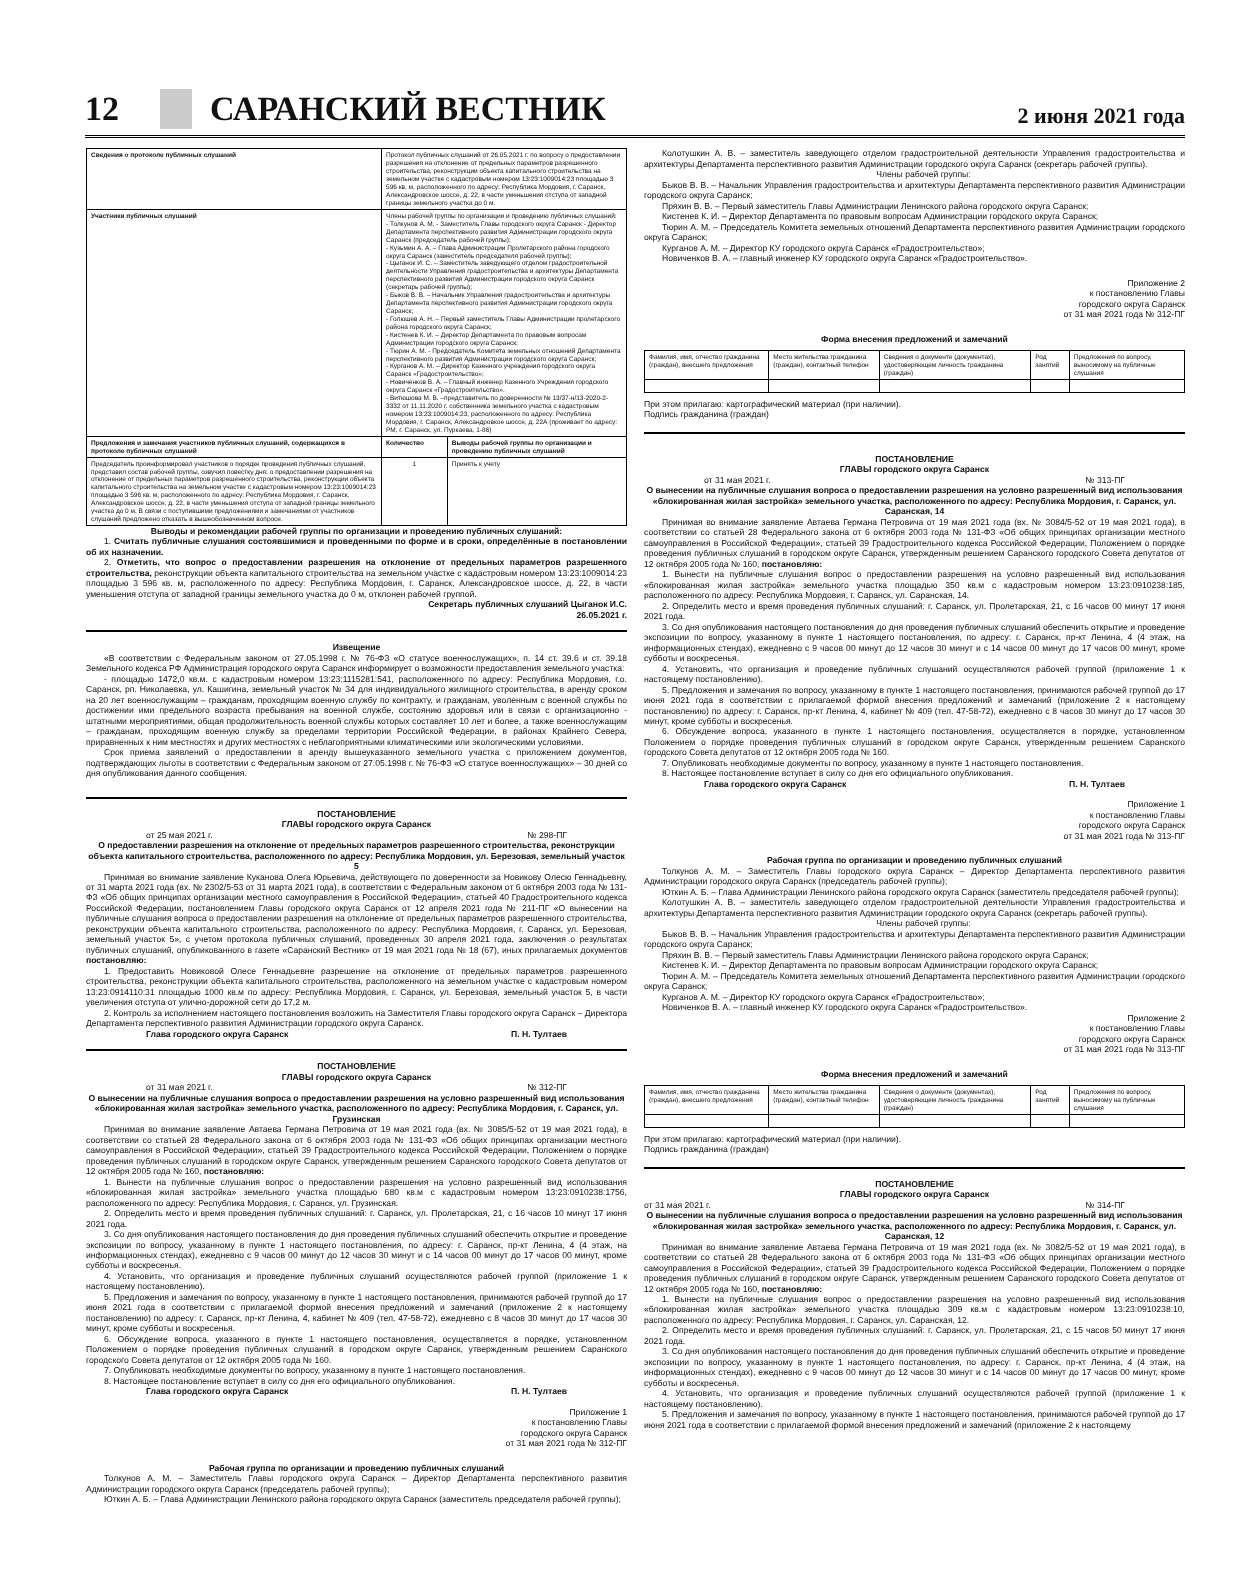12
САРАНСКИЙ ВЕСТНИК
2 июня 2021 года
| Сведения о протоколе публичных слушаний | Протокол публичных слушаний от 26.05.2021 г. по вопросу о предоставлении разрешения на отклонение от предельных параметров разрешенного строительства, реконструкции объекта капитального строительства на земельном участке с кадастровым номером 13:23:1009014:23 площадью 3 596 кв. м, расположенного по адресу: Республика Мордовия, г. Саранск, Александровское шоссе, д. 22, в части уменьшения отступа от западной границы земельного участка до 0 м. | |
| Участники публичных слушаний | Члены рабочей группы по организации и проведению публичных слушаний: - Толкунов А. М. - Заместитель Главы городского округа Саранск - Директор Департамента перспективного развития Администрации городского округа Саранск (председатель рабочей группы); - Кузьмин А. А. – Глава Администрации Пролетарского района городского округа Саранск (заместитель председателя рабочей группы); - Цыганок И. С. – Заместитель заведующего отделом градостроительной деятельности Управления градостроительства и архитектуры Департамента перспективного развития Администрации городского округа Саранск (секретарь рабочей группы); - Быков В. В. – Начальник Управления градостроительства и архитектуры Департамента перспективного развития Администрации городского округа Саранск; - Голюшев А. Н. – Первый заместитель Главы Администрации пролетарского района городского округа Саранск; - Кистенев К. И. – Директор Департамента по правовым вопросам Администрации городского округа Саранск; - Тюрин А. М. - Председатель Комитета земельных отношений Департамента перспективного развития Администрации городского округа Саранск; - Курганов А. М. – Директор Казенного учреждения городского округа Саранск «Градостроительство»; - Новиченков В. А. – Главный инженер Казенного Учреждения городского округа Саранск «Градостроительство». - Витюшова М. В. –представитель по доверенности № 13/37-н/13-2020-2-3332 от 11.11.2020 г. собственника земельного участка с кадастровым номером 13:23:1009014:23, расположенного по адресу: Республика Мордовия, г. Саранск, Александровкое шоссе, д. 22А (проживает по адресу: РМ, г. Саранск, ул. Пуркаева, 1-86) | |
| Предложения и замечания участников публичных слушаний, содержащихся в протоколе публичных слушаний | Количество | Выводы рабочей группы по организации и проведению публичных слушаний |
| Председатель проинформировал участников о порядке проведения публичных слушаний, представил состав рабочей группы, озвучил повестку дня: о предоставлении разрешения на отклонение от предельных параметров разрешенного строительства, реконструкции объекта капитального строительства на земельном участке с кадастровым номером 13:23:1009014:23 площадью 3 596 кв. м, расположенного по адресу: Республика Мордовия, г. Саранск, Александровское шоссе, д. 22, в части уменьшения отступа от западной границы земельного участка до 0 м. В связи с поступившими предложениями и замечаниями от участников слушаний предложено отказать в вышеобозначенном вопросе. | 1 | Принять к учету |
Выводы и рекомендации рабочей группы по организации и проведению публичных слушаний:
1. Считать публичные слушания состоявшимися и проведенными по форме и в сроки, определённые в постановлении об их назначении.
2. Отметить, что вопрос о предоставлении разрешения на отклонение от предельных параметров разрешенного строительства, реконструкции объекта капитального строительства на земельном участке с кадастровым номером 13:23:1009014:23 площадью 3 596 кв. м, расположенного по адресу: Республика Мордовия, г. Саранск, Александровское шоссе, д. 22, в части уменьшения отступа от западной границы земельного участка до 0 м, отклонен рабочей группой.
Секретарь публичных слушаний Цыганок И.С.
26.05.2021 г.
Извещение
«В соответствии с Федеральным законом от 27.05.1998 г. № 76-ФЗ «О статусе военнослужащих», п. 14 ст. 39.6 и ст. 39.18 Земельного кодекса РФ Администрация городского округа Саранск информирует о возможности предоставления земельного участка:
- площадью 1472,0 кв.м. с кадастровым номером 13:23:1115281:541, расположенного по адресу: Республика Мордовия, г.о. Саранск, рп. Николаевка, ул. Кашигина, земельный участок № 34 для индивидуального жилищного строительства, в аренду сроком на 20 лет военнослужащим – гражданам, проходящим военную службу по контракту, и гражданам, уволенным с военной службы по достижении ими предельного возраста пребывания на военной службе, состоянию здоровья или в связи с организационно - штатными мероприятиями, общая продолжительность военной службы которых составляет 10 лет и более, а также военнослужащим – гражданам, проходящим военную службу за пределами территории Российской Федерации, в районах Крайнего Севера, приравненных к ним местностях и других местностях с неблагоприятными климатическими или экологическими условиями.
Срок приема заявлений о предоставлении в аренду вышеуказанного земельного участка с приложением документов, подтверждающих льготы в соответствии с Федеральным законом от 27.05.1998 г. № 76-ФЗ «О статусе военнослужащих» – 30 дней со дня опубликования данного сообщения.
ПОСТАНОВЛЕНИЕ
ГЛАВЫ городского округа Саранск
от 25 мая 2021 г. № 298-ПГ
О предоставлении разрешения на отклонение от предельных параметров разрешенного строительства, реконструкции объекта капитального строительства, расположенного по адресу: Республика Мордовия, ул. Березовая, земельный участок 5
Принимая во внимание заявление Куканова Олега Юрьевича, действующего по доверенности за Новикову Олесю Геннадьевну, от 31 марта 2021 года (вх. № 2302/5-53 от 31 марта 2021 года), в соответствии с Федеральным законом от 6 октября 2003 года № 131-ФЗ «Об общих принципах организации местного самоуправления в Российской Федерации», статьей 40 Градостроительного кодекса Российской Федерации, постановлением Главы городского округа Саранск от 12 апреля 2021 года № 211-ПГ «О вынесении на публичные слушания вопроса о предоставлении разрешения на отклонение от предельных параметров разрешенного строительства, реконструкции объекта капитального строительства, расположенного по адресу: Республика Мордовия, г. Саранск, ул. Березовая, земельный участок 5», с учетом протокола публичных слушаний, проведенных 30 апреля 2021 года, заключения о результатах публичных слушаний, опубликованного в газете «Саранский Вестник» от 19 мая 2021 года № 18 (67), иных прилагаемых документов постановляю:
1. Предоставить Новиковой Олесе Геннадьевне разрешение на отклонение от предельных параметров разрешенного строительства, реконструкции объекта капитального строительства, расположенного на земельном участке с кадастровым номером 13:23:0914110:31 площадью 1000 кв.м по адресу: Республика Мордовия, г. Саранск, ул. Березовая, земельный участок 5, в части увеличения отступа от улично-дорожной сети до 17,2 м.
2. Контроль за исполнением настоящего постановления возложить на Заместителя Главы городского округа Саранск – Директора Департамента перспективного развития Администрации городского округа Саранск.
Глава городского округа Саранск П. Н. Тултаев
ПОСТАНОВЛЕНИЕ
ГЛАВЫ городского округа Саранск
от 31 мая 2021 г. № 312-ПГ
О вынесении на публичные слушания вопроса о предоставлении разрешения на условно разрешенный вид использования «блокированная жилая застройка» земельного участка, расположенного по адресу: Республика Мордовия, г. Саранск, ул. Грузинская
Принимая во внимание заявление Автаева Германа Петровича от 19 мая 2021 года (вх. № 3085/5-52 от 19 мая 2021 года), в соответствии со статьей 28 Федерального закона от 6 октября 2003 года № 131-ФЗ «Об общих принципах организации местного самоуправления в Российской Федерации», статьей 39 Градостроительного кодекса Российской Федерации, Положением о порядке проведения публичных слушаний в городском округе Саранск, утвержденным решением Саранского городского Совета депутатов от 12 октября 2005 года № 160, постановляю:
1. Вынести на публичные слушания вопрос о предоставлении разрешения на условно разрешенный вид использования «блокированная жилая застройка» земельного участка площадью 680 кв.м с кадастровым номером 13:23:0910238:1756, расположенного по адресу: Республика Мордовия, г. Саранск, ул. Грузинская.
2. Определить место и время проведения публичных слушаний: г. Саранск, ул. Пролетарская, 21, с 16 часов 10 минут 17 июня 2021 года.
3. Со дня опубликования настоящего постановления до дня проведения публичных слушаний обеспечить открытие и проведение экспозиции по вопросу, указанному в пункте 1 настоящего постановления, по адресу: г. Саранск, пр-кт Ленина, 4 (4 этаж, на информационных стендах), ежедневно с 9 часов 00 минут до 12 часов 30 минут и с 14 часов 00 минут до 17 часов 00 минут, кроме субботы и воскресенья.
4. Установить, что организация и проведение публичных слушаний осуществляются рабочей группой (приложение 1 к настоящему постановлению).
5. Предложения и замечания по вопросу, указанному в пункте 1 настоящего постановления, принимаются рабочей группой до 17 июня 2021 года в соответствии с прилагаемой формой внесения предложений и замечаний (приложение 2 к настоящему постановлению) по адресу: г. Саранск, пр-кт Ленина, 4, кабинет № 409 (тел. 47-58-72), ежедневно с 8 часов 30 минут до 17 часов 30 минут, кроме субботы и воскресенья.
6. Обсуждение вопроса, указанного в пункте 1 настоящего постановления, осуществляется в порядке, установленном Положением о порядке проведения публичных слушаний в городском округе Саранск, утвержденным решением Саранского городского Совета депутатов от 12 октября 2005 года № 160.
7. Опубликовать необходимые документы по вопросу, указанному в пункте 1 настоящего постановления.
8. Настоящее постановление вступает в силу со дня его официального опубликования.
Глава городского округа Саранск П. Н. Тултаев
Приложение 1
к постановлению Главы
городского округа Саранск
от 31 мая 2021 года № 312-ПГ
Рабочая группа по организации и проведению публичных слушаний
Толкунов А. М. – Заместитель Главы городского округа Саранск – Директор Департамента перспективного развития Администрации городского округа Саранск (председатель рабочей группы);
Юткин А. Б. – Глава Администрации Ленинского района городского округа Саранск (заместитель председателя рабочей группы);
Колотушкин А. В. – заместитель заведующего отделом градостроительной деятельности Управления градостроительства и архитектуры Департамента перспективного развития Администрации городского округа Саранск (секретарь рабочей группы).
Члены рабочей группы:
Быков В. В. – Начальник Управления градостроительства и архитектуры Департамента перспективного развития Администрации городского округа Саранск;
Пряхин В. В. – Первый заместитель Главы Администрации Ленинского района городского округа Саранск;
Кистенев К. И. – Директор Департамента по правовым вопросам Администрации городского округа Саранск;
Тюрин А. М. – Председатель Комитета земельных отношений Департамента перспективного развития Администрации городского округа Саранск;
Курганов А. М. – Директор КУ городского округа Саранск «Градостроительство»;
Новиченков В. А. – главный инженер КУ городского округа Саранск «Градостроительство».
Приложение 2
к постановлению Главы
городского округа Саранск
от 31 мая 2021 года № 312-ПГ
Форма внесения предложений и замечаний
| Фамилия, имя, отчество гражданина (граждан), внесшего предложения | Место жительства гражданина (граждан), контактный телефон | Сведения о документе (документах), удостоверяющем личность гражданина (граждан) | Род занятий | Предложения по вопросу, выносимому на публичные слушания |
| --- | --- | --- | --- | --- |
При этом прилагаю: картографический материал (при наличии).
Подпись гражданина (граждан)
ПОСТАНОВЛЕНИЕ
ГЛАВЫ городского округа Саранск
от 31 мая 2021 г. № 313-ПГ
О вынесении на публичные слушания вопроса о предоставлении разрешения на условно разрешенный вид использования «блокированная жилая застройка» земельного участка, расположенного по адресу: Республика Мордовия, г. Саранск, ул. Саранская, 14
Принимая во внимание заявление Автаева Германа Петровича от 19 мая 2021 года (вх. № 3084/5-52 от 19 мая 2021 года), в соответствии со статьей 28 Федерального закона от 6 октября 2003 года № 131-ФЗ «Об общих принципах организации местного самоуправления в Российской Федерации», статьей 39 Градостроительного кодекса Российской Федерации, Положением о порядке проведения публичных слушаний в городском округе Саранск, утвержденным решением Саранского городского Совета депутатов от 12 октября 2005 года № 160, постановляю:
1. Вынести на публичные слушания вопрос о предоставлении разрешения на условно разрешенный вид использования «блокированная жилая застройка» земельного участка площадью 350 кв.м с кадастровым номером 13:23:0910238:185, расположенного по адресу: Республика Мордовия, г. Саранск, ул. Саранская, 14.
2. Определить место и время проведения публичных слушаний: г. Саранск, ул. Пролетарская, 21, с 16 часов 00 минут 17 июня 2021 года.
3. Со дня опубликования настоящего постановления до дня проведения публичных слушаний обеспечить открытие и проведение экспозиции по вопросу, указанному в пункте 1 настоящего постановления, по адресу: г. Саранск, пр-кт Ленина, 4 (4 этаж, на информационных стендах), ежедневно с 9 часов 00 минут до 12 часов 30 минут и с 14 часов 00 минут до 17 часов 00 минут, кроме субботы и воскресенья.
4. Установить, что организация и проведение публичных слушаний осуществляются рабочей группой (приложение 1 к настоящему постановлению).
5. Предложения и замечания по вопросу, указанному в пункте 1 настоящего постановления, принимаются рабочей группой до 17 июня 2021 года в соответствии с прилагаемой формой внесения предложений и замечаний (приложение 2 к настоящему постановлению) по адресу: г. Саранск, пр-кт Ленина, 4, кабинет № 409 (тел. 47-58-72), ежедневно с 8 часов 30 минут до 17 часов 30 минут, кроме субботы и воскресенья.
6. Обсуждение вопроса, указанного в пункте 1 настоящего постановления, осуществляется в порядке, установленном Положением о порядке проведения публичных слушаний в городском округе Саранск, утвержденным решением Саранского городского Совета депутатов от 12 октября 2005 года № 160.
7. Опубликовать необходимые документы по вопросу, указанному в пункте 1 настоящего постановления.
8. Настоящее постановление вступает в силу со дня его официального опубликования.
Глава городского округа Саранск П. Н. Тултаев
Приложение 1
к постановлению Главы
городского округа Саранск
от 31 мая 2021 года № 313-ПГ
Рабочая группа по организации и проведению публичных слушаний
Толкунов А. М. – Заместитель Главы городского округа Саранск – Директор Департамента перспективного развития Администрации городского округа Саранск (председатель рабочей группы);
Юткин А. Б. – Глава Администрации Ленинского района городского округа Саранск (заместитель председателя рабочей группы);
Колотушкин А. В. – заместитель заведующего отделом градостроительной деятельности Управления градостроительства и архитектуры Департамента перспективного развития Администрации городского округа Саранск (секретарь рабочей группы).
Члены рабочей группы:
Быков В. В. – Начальник Управления градостроительства и архитектуры Департамента перспективного развития Администрации городского округа Саранск;
Пряхин В. В. – Первый заместитель Главы Администрации Ленинского района городского округа Саранск;
Кистенев К. И. – Директор Департамента по правовым вопросам Администрации городского округа Саранск;
Тюрин А. М. – Председатель Комитета земельных отношений Департамента перспективного развития Администрации городского округа Саранск;
Курганов А. М. – Директор КУ городского округа Саранск «Градостроительство»;
Новиченков В. А. – главный инженер КУ городского округа Саранск «Градостроительство».
Приложение 2
к постановлению Главы
городского округа Саранск
от 31 мая 2021 года № 313-ПГ
Форма внесения предложений и замечаний
| Фамилия, имя, отчество гражданина (граждан), внесшего предложения | Место жительства гражданина (граждан), контактный телефон | Сведения о документе (документах), удостоверяющем личность гражданина (граждан) | Род занятий | Предложения по вопросу, выносимому на публичные слушания |
| --- | --- | --- | --- | --- |
При этом прилагаю: картографический материал (при наличии).
Подпись гражданина (граждан)
ПОСТАНОВЛЕНИЕ
ГЛАВЫ городского округа Саранск
от 31 мая 2021 г. № 314-ПГ
О вынесении на публичные слушания вопроса о предоставлении разрешения на условно разрешенный вид использования «блокированная жилая застройка» земельного участка, расположенного по адресу: Республика Мордовия, г. Саранск, ул. Саранская, 12
Принимая во внимание заявление Автаева Германа Петровича от 19 мая 2021 года (вх. № 3082/5-52 от 19 мая 2021 года), в соответствии со статьей 28 Федерального закона от 6 октября 2003 года № 131-ФЗ «Об общих принципах организации местного самоуправления в Российской Федерации», статьей 39 Градостроительного кодекса Российской Федерации, Положением о порядке проведения публичных слушаний в городском округе Саранск, утвержденным решением Саранского городского Совета депутатов от 12 октября 2005 года № 160, постановляю:
1. Вынести на публичные слушания вопрос о предоставлении разрешения на условно разрешенный вид использования «блокированная жилая застройка» земельного участка площадью 309 кв.м с кадастровым номером 13:23:0910238:10, расположенного по адресу: Республика Мордовия, г. Саранск, ул. Саранская, 12.
2. Определить место и время проведения публичных слушаний: г. Саранск, ул. Пролетарская, 21, с 15 часов 50 минут 17 июня 2021 года.
3. Со дня опубликования настоящего постановления до дня проведения публичных слушаний обеспечить открытие и проведение экспозиции по вопросу, указанному в пункте 1 настоящего постановления, по адресу: г. Саранск, пр-кт Ленина, 4 (4 этаж, на информационных стендах), ежедневно с 9 часов 00 минут до 12 часов 30 минут и с 14 часов 00 минут до 17 часов 00 минут, кроме субботы и воскресенья.
4. Установить, что организация и проведение публичных слушаний осуществляются рабочей группой (приложение 1 к настоящему постановлению).
5. Предложения и замечания по вопросу, указанному в пункте 1 настоящего постановления, принимаются рабочей группой до 17 июня 2021 года в соответствии с прилагаемой формой внесения предложений и замечаний (приложение 2 к настоящему